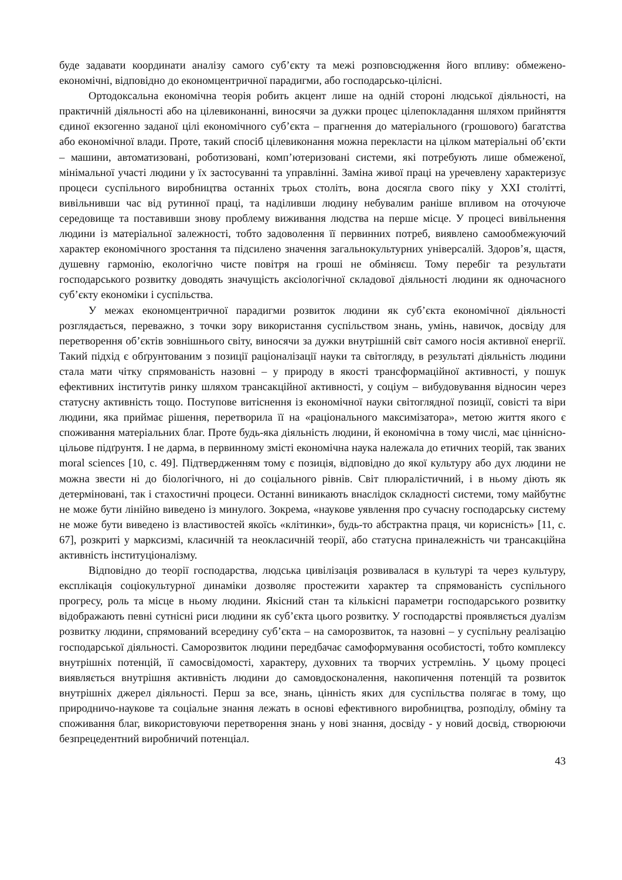буде задавати координати аналізу самого суб’єкту та межі розповсюдження його впливу: обмежено-економічні, відповідно до економцентричної парадигми, або господарсько-цілісні.
Ортодоксальна економічна теорія робить акцент лише на одній стороні людської діяльності, на практичній діяльності або на цілевиконанні, виносячи за дужки процес цілепокладання шляхом прийняття єдиної екзогенно заданої цілі економічного суб’єкта – прагнення до матеріального (грошового) багатства або економічної влади. Проте, такий спосіб цілевиконання можна перекласти на цілком матеріальні об’єкти – машини, автоматизовані, роботизовані, комп’ютеризовані системи, які потребують лише обмеженої, мінімальної участі людини у їх застосуванні та управлінні. Заміна живої праці на уречевлену характеризує процеси суспільного виробництва останніх трьох століть, вона досягла свого піку у XXI столітті, вивільнивши час від рутинної праці, та наділивши людину небувалим раніше впливом на оточуюче середовище та поставивши знову проблему виживання людства на перше місце. У процесі вивільнення людини із матеріальної залежності, тобто задоволення її первинних потреб, виявлено самообмежуючий характер економічного зростання та підсилено значення загальнокультурних універсалій. Здоров’я, щастя, душевну гармонію, екологічно чисте повітря на гроші не обміняєш. Тому перебіг та результати господарського розвитку доводять значущість аксіологічної складової діяльності людини як одночасного суб’єкту економіки і суспільства.
У межах економцентричної парадигми розвиток людини як суб’єкта економічної діяльності розглядається, переважно, з точки зору використання суспільством знань, умінь, навичок, досвіду для перетворення об’єктів зовнішнього світу, виносячи за дужки внутрішній світ самого носія активної енергії. Такий підхід є обґрунтованим з позиції раціоналізації науки та світогляду, в результаті діяльність людини стала мати чітку спрямованість назовні – у природу в якості трансформаційної активності, у пошук ефективних інститутів ринку шляхом трансакційної активності, у соціум – вибудовування відносин через статусну активність тощо. Поступове витіснення із економічної науки світоглядної позиції, совісті та віри людини, яка приймає рішення, перетворила її на «раціонального максимізатора», метою життя якого є споживання матеріальних благ. Проте будь-яка діяльність людини, й економічна в тому числі, має ціннісно-цільове підґрунтя. І не дарма, в первинному змісті економічна наука належала до етичних теорій, так званих moral sciences [10, с. 49]. Підтвердженням тому є позиція, відповідно до якої культуру або дух людини не можна звести ні до біологічного, ні до соціального рівнів. Світ плюралістичний, і в ньому діють як детерміновані, так і стахостичні процеси. Останні виникають внаслідок складності системи, тому майбутнє не може бути лінійно виведено із минулого. Зокрема, «наукове уявлення про сучасну господарську систему не може бути виведено із властивостей якоїсь «клітинки», будь-то абстрактна праця, чи корисність» [11, с. 67], розкриті у марксизмі, класичній та неокласичній теорії, або статусна приналежність чи трансакційна активність інституціоналізму.
Відповідно до теорії господарства, людська цивілізація розвивалася в культурі та через культуру, експлікація соціокультурної динаміки дозволяє простежити характер та спрямованість суспільного прогресу, роль та місце в ньому людини. Якісний стан та кількісні параметри господарського розвитку відображають певні сутнісні риси людини як суб’єкта цього розвитку. У господарстві проявляється дуалізм розвитку людини, спрямований всередину суб’єкта – на саморозвиток, та назовні – у суспільну реалізацію господарської діяльності. Саморозвиток людини передбачає самоформування особистості, тобто комплексу внутрішніх потенцій, її самосвідомості, характеру, духовних та творчих устремлінь. У цьому процесі виявляється внутрішня активність людини до самовдосконалення, накопичення потенцій та розвиток внутрішніх джерел діяльності. Перш за все, знань, цінність яких для суспільства полягає в тому, що природничо-наукове та соціальне знання лежать в основі ефективного виробництва, розподілу, обміну та споживання благ, використовуючи перетворення знань у нові знання, досвіду - у новий досвід, створюючи безпрецедентний виробничий потенціал.
43